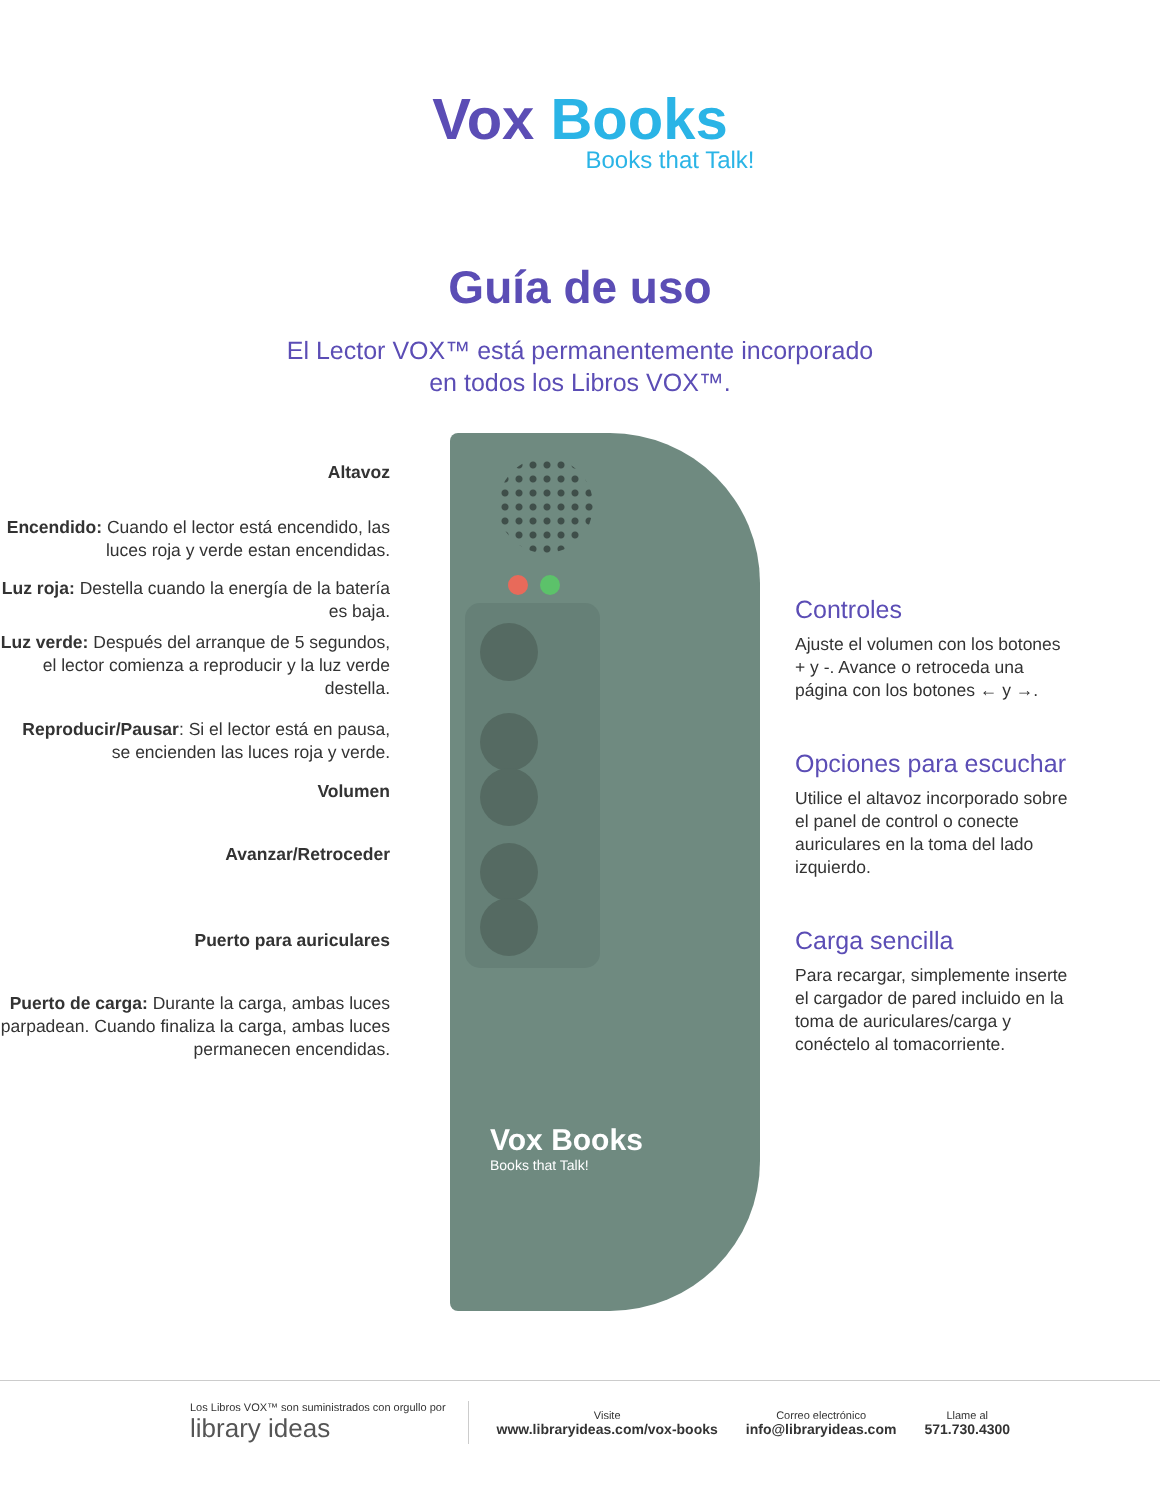Vox Books
Books that Talk!
Guía de uso
El Lector VOX™ está permanentemente incorporado
en todos los Libros VOX™.
Altavoz
Encendido: Cuando el lector está encendido, las luces roja y verde estan encendidas.
Luz roja: Destella cuando la energía de la batería es baja.
Luz verde: Después del arranque de 5 segundos, el lector comienza a reproducir y la luz verde destella.
Reproducir/Pausar: Si el lector está en pausa, se encienden las luces roja y verde.
Volumen
Avanzar/Retroceder
Puerto para auriculares
Puerto de carga: Durante la carga, ambas luces parpadean. Cuando finaliza la carga, ambas luces permanecen encendidas.
Vox Books
Books that Talk!
Controles
Ajuste el volumen con los botones + y -. Avance o retroceda una página con los botones ← y →.
Opciones para escuchar
Utilice el altavoz incorporado sobre el panel de control o conecte auriculares en la toma del lado izquierdo.
Carga sencilla
Para recargar, simplemente inserte el cargador de pared incluido en la toma de auriculares/carga y conéctelo al tomacorriente.
Los Libros VOX™ son suministrados con orgullo por
library ideas
Visite
www.libraryideas.com/vox-books
Correo electrónico
info@libraryideas.com
Llame al
571.730.4300